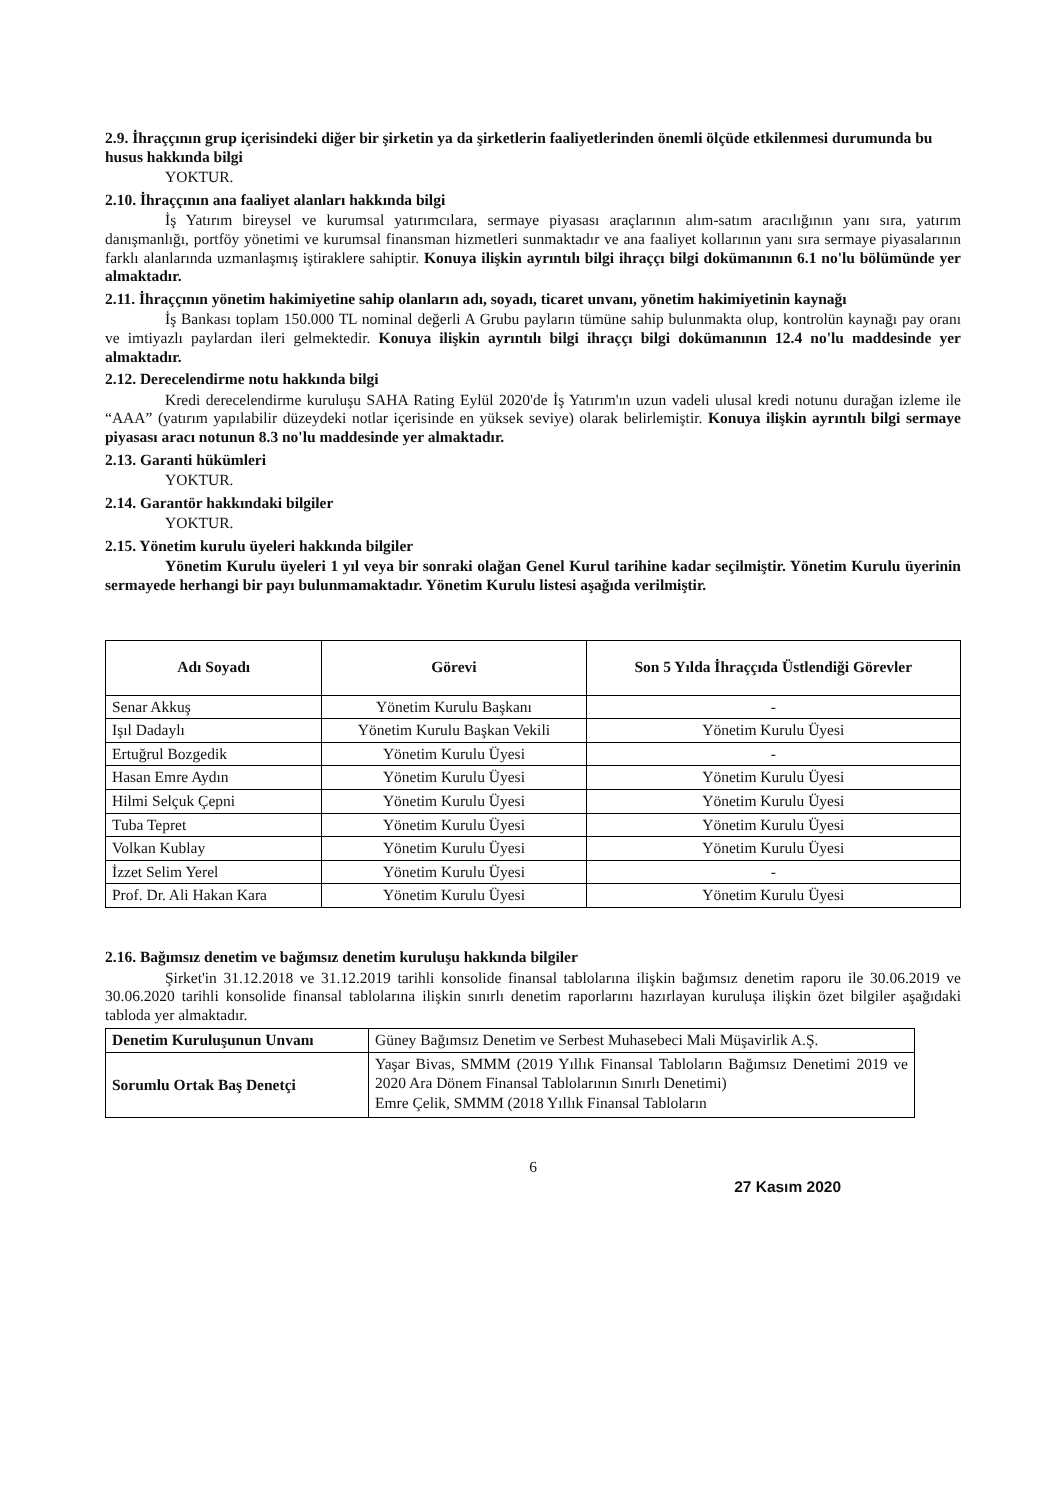2.9. İhraççının grup içerisindeki diğer bir şirketin ya da şirketlerin faaliyetlerinden önemli ölçüde etkilenmesi durumunda bu husus hakkında bilgi
YOKTUR.
2.10. İhraççının ana faaliyet alanları hakkında bilgi
İş Yatırım bireysel ve kurumsal yatırımcılara, sermaye piyasası araçlarının alım-satım aracılığının yanı sıra, yatırım danışmanlığı, portföy yönetimi ve kurumsal finansman hizmetleri sunmaktadır ve ana faaliyet kollarının yanı sıra sermaye piyasalarının farklı alanlarında uzmanlaşmış iştiraklere sahiptir. Konuya ilişkin ayrıntılı bilgi ihraççı bilgi dokümanının 6.1 no'lu bölümünde yer almaktadır.
2.11. İhraççının yönetim hakimiyetine sahip olanların adı, soyadı, ticaret unvanı, yönetim hakimiyetinin kaynağı
İş Bankası toplam 150.000 TL nominal değerli A Grubu payların tümüne sahip bulunmakta olup, kontrolün kaynağı pay oranı ve imtiyazlı paylardan ileri gelmektedir. Konuya ilişkin ayrıntılı bilgi ihraççı bilgi dokümanının 12.4 no'lu maddesinde yer almaktadır.
2.12. Derecelendirme notu hakkında bilgi
Kredi derecelendirme kuruluşu SAHA Rating Eylül 2020'de İş Yatırım'ın uzun vadeli ulusal kredi notunu durağan izleme ile “AAA” (yatırım yapılabilir düzeydeki notlar içerisinde en yüksek seviye) olarak belirlemiştir. Konuya ilişkin ayrıntılı bilgi sermaye piyasası aracı notunun 8.3 no'lu maddesinde yer almaktadır.
2.13. Garanti hükümleri
YOKTUR.
2.14. Garantör hakkındaki bilgiler
YOKTUR.
2.15. Yönetim kurulu üyeleri hakkında bilgiler
Yönetim Kurulu üyeleri 1 yıl veya bir sonraki olağan Genel Kurul tarihine kadar seçilmiştir. Yönetim Kurulu üyerinin sermayede herhangi bir payı bulunmamaktadır. Yönetim Kurulu listesi aşağıda verilmiştir.
| Adı Soyadı | Görevi | Son 5 Yılda İhraççıda Üstlendiği Görevler |
| --- | --- | --- |
| Senar Akkuş | Yönetim Kurulu Başkanı | - |
| Işıl Dadaylı | Yönetim Kurulu Başkan Vekili | Yönetim Kurulu Üyesi |
| Ertuğrul Bozgedik | Yönetim Kurulu Üyesi | - |
| Hasan Emre Aydın | Yönetim Kurulu Üyesi | Yönetim Kurulu Üyesi |
| Hilmi Selçuk Çepni | Yönetim Kurulu Üyesi | Yönetim Kurulu Üyesi |
| Tuba Tepret | Yönetim Kurulu Üyesi | Yönetim Kurulu Üyesi |
| Volkan Kublay | Yönetim Kurulu Üyesi | Yönetim Kurulu Üyesi |
| İzzet Selim Yerel | Yönetim Kurulu Üyesi | - |
| Prof. Dr. Ali Hakan Kara | Yönetim Kurulu Üyesi | Yönetim Kurulu Üyesi |
2.16. Bağımsız denetim ve bağımsız denetim kuruluşu hakkında bilgiler
Şirket'in 31.12.2018 ve 31.12.2019 tarihli konsolide finansal tablolarına ilişkin bağımsız denetim raporu ile 30.06.2019 ve 30.06.2020 tarihli konsolide finansal tablolarına ilişkin sınırlı denetim raporlarını hazırlayan kuruluşa ilişkin özet bilgiler aşağıdaki tabloda yer almaktadır.
| Denetim Kuruluşunun Unvanı | Güney Bağımsız Denetim ve Serbest Muhasebeci Mali Müşavirlik A.Ş. |
| Sorumlu Ortak Baş Denetçi | Yaşar Bivas, SMMM (2019 Yıllık Finansal Tabloların Bağımsız Denetimi 2019 ve 2020 Ara Dönem Finansal Tablolarının Sınırlı Denetimi) Emre Çelik, SMMM (2018 Yıllık Finansal Tabloların |
6
27 Kasım 2020